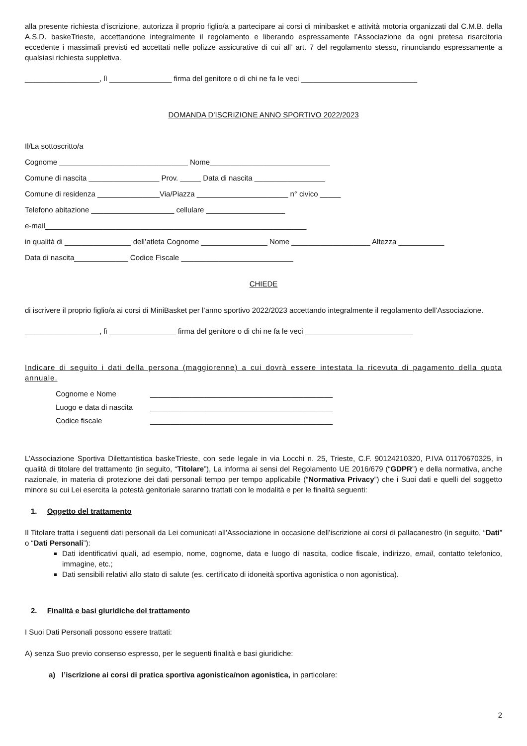alla presente richiesta d’iscrizione, autorizza il proprio figlio/a a partecipare ai corsi di minibasket e attività motoria organizzati dal C.M.B. della A.S.D. baskeTrieste, accettandone integralmente il regolamento e liberando espressamente l’Associazione da ogni pretesa risarcitoria eccedente i massimali previsti ed accettati nelle polizze assicurative di cui all’ art. 7 del regolamento stesso, rinunciando espressamente a qualsiasi richiesta suppletiva.
__________________, lì _______________ firma del genitore o di chi ne fa le veci ____________________________
DOMANDA D’ISCRIZIONE ANNO SPORTIVO 2022/2023
Il/La sottoscritto/a
Cognome _______________________________ Nome_____________________________
Comune di nascita _________________ Prov. _____ Data di nascita _________________
Comune di residenza _______________Via/Piazza ______________________ n° civico _____
Telefono abitazione ____________________ cellulare ___________________
e-mail_______________________________________________________________
in qualità di ________________ dell’atleta Cognome ________________ Nome ___________________ Altezza ___________
Data di nascita_____________ Codice Fiscale ___________________________
CHIEDE
di iscrivere il proprio figlio/a ai corsi di MiniBasket per l’anno sportivo 2022/2023 accettando integralmente il regolamento dell’Associazione.
__________________, lì ________________ firma del genitore o di chi ne fa le veci __________________________
Indicare di seguito i dati della persona (maggiorenne) a cui dovrà essere intestata la ricevuta di pagamento della quota annuale.
| Cognome e Nome | ____________________________________________ |
| Luogo e data di nascita | ____________________________________________ |
| Codice fiscale | ____________________________________________ |
L’Associazione Sportiva Dilettantistica baskeTrieste, con sede legale in via Locchi n. 25, Trieste, C.F. 90124210320, P.IVA 01170670325, in qualità di titolare del trattamento (in seguito, “Titolare”), La informa ai sensi del Regolamento UE 2016/679 (“GDPR”) e della normativa, anche nazionale, in materia di protezione dei dati personali tempo per tempo applicabile (“Normativa Privacy”) che i Suoi dati e quelli del soggetto minore su cui Lei esercita la potestà genitoriale saranno trattati con le modalità e per le finalità seguenti:
1. Oggetto del trattamento
Il Titolare tratta i seguenti dati personali da Lei comunicati all’Associazione in occasione dell’iscrizione ai corsi di pallacanestro (in seguito, “Dati” o “Dati Personali”):
Dati identificativi quali, ad esempio, nome, cognome, data e luogo di nascita, codice fiscale, indirizzo, email, contatto telefonico, immagine, etc.;
Dati sensibili relativi allo stato di salute (es. certificato di idoneità sportiva agonistica o non agonistica).
2. Finalità e basi giuridiche del trattamento
I Suoi Dati Personali possono essere trattati:
A) senza Suo previo consenso espresso, per le seguenti finalità e basi giuridiche:
a) l’iscrizione ai corsi di pratica sportiva agonistica/non agonistica, in particolare:
2